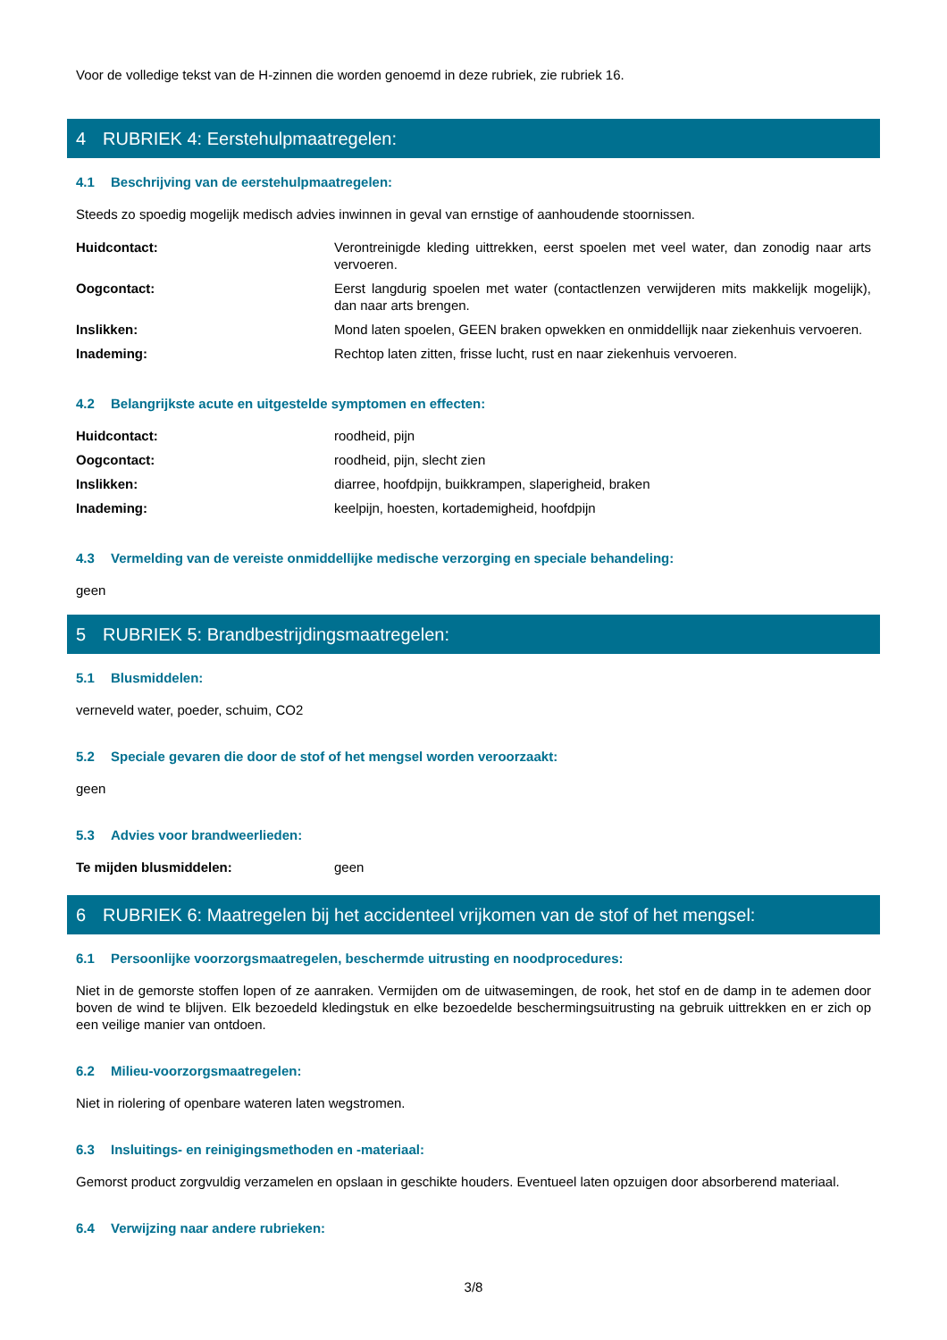Voor de volledige tekst van de H-zinnen die worden genoemd in deze rubriek, zie rubriek 16.
4 RUBRIEK 4: Eerstehulpmaatregelen:
4.1 Beschrijving van de eerstehulpmaatregelen:
Steeds zo spoedig mogelijk medisch advies inwinnen in geval van ernstige of aanhoudende stoornissen.
Huidcontact: Verontreinigde kleding uittrekken, eerst spoelen met veel water, dan zonodig naar arts vervoeren.
Oogcontact: Eerst langdurig spoelen met water (contactlenzen verwijderen mits makkelijk mogelijk), dan naar arts brengen.
Inslikken: Mond laten spoelen, GEEN braken opwekken en onmiddellijk naar ziekenhuis vervoeren.
Inademing: Rechtop laten zitten, frisse lucht, rust en naar ziekenhuis vervoeren.
4.2 Belangrijkste acute en uitgestelde symptomen en effecten:
Huidcontact: roodheid, pijn
Oogcontact: roodheid, pijn, slecht zien
Inslikken: diarree, hoofdpijn, buikkrampen, slaperigheid, braken
Inademing: keelpijn, hoesten, kortademigheid, hoofdpijn
4.3 Vermelding van de vereiste onmiddellijke medische verzorging en speciale behandeling:
geen
5 RUBRIEK 5: Brandbestrijdingsmaatregelen:
5.1 Blusmiddelen:
verneveld water, poeder, schuim, CO2
5.2 Speciale gevaren die door de stof of het mengsel worden veroorzaakt:
geen
5.3 Advies voor brandweerlieden:
Te mijden blusmiddelen: geen
6 RUBRIEK 6: Maatregelen bij het accidenteel vrijkomen van de stof of het mengsel:
6.1 Persoonlijke voorzorgsmaatregelen, beschermde uitrusting en noodprocedures:
Niet in de gemorste stoffen lopen of ze aanraken. Vermijden om de uitwasemingen, de rook, het stof en de damp in te ademen door boven de wind te blijven. Elk bezoedeld kledingstuk en elke bezoedelde beschermingsuitrusting na gebruik uittrekken en er zich op een veilige manier van ontdoen.
6.2 Milieu-voorzorgsmaatregelen:
Niet in riolering of openbare wateren laten wegstromen.
6.3 Insluitings- en reinigingsmethoden en -materiaal:
Gemorst product zorgvuldig verzamelen en opslaan in geschikte houders. Eventueel laten opzuigen door absorberend materiaal.
6.4 Verwijzing naar andere rubrieken:
3/8